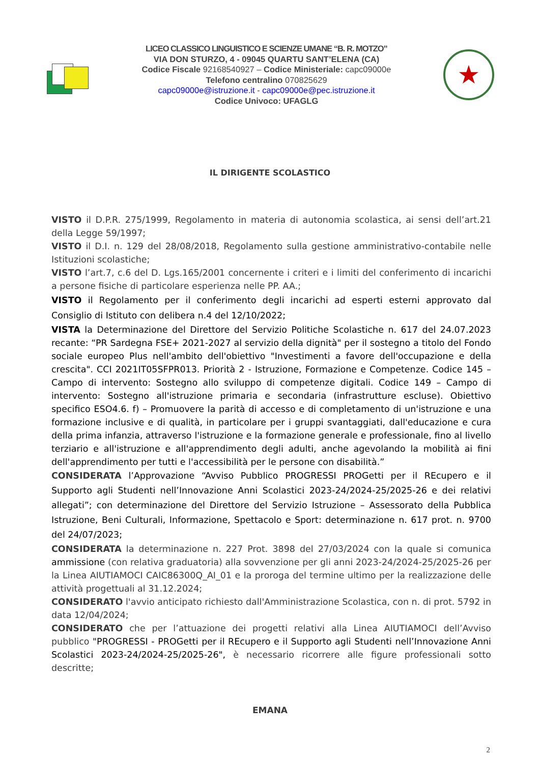LICEO CLASSICO LINGUISTICO E SCIENZE UMANE “B. R. MOTZO”
VIA DON STURZO, 4 - 09045 QUARTU SANT’ELENA (CA)
Codice Fiscale 92168540927 – Codice Ministeriale: capc09000e
Telefono centralino 070825629
capc09000e@istruzione.it - capc09000e@pec.istruzione.it
Codice Univoco: UFAGLG
★
IL DIRIGENTE SCOLASTICO
VISTO il D.P.R. 275/1999, Regolamento in materia di autonomia scolastica, ai sensi dell’art.21 della Legge 59/1997;
VISTO il D.I. n. 129 del 28/08/2018, Regolamento sulla gestione amministrativo-contabile nelle Istituzioni scolastiche;
VISTO l’art.7, c.6 del D. Lgs.165/2001 concernente i criteri e i limiti del conferimento di incarichi a persone fisiche di particolare esperienza nelle PP. AA.;
VISTO il Regolamento per il conferimento degli incarichi ad esperti esterni approvato dal Consiglio di Istituto con delibera n.4 del 12/10/2022;
VISTA la Determinazione del Direttore del Servizio Politiche Scolastiche n. 617 del 24.07.2023 recante: “PR Sardegna FSE+ 2021-2027 al servizio della dignità" per il sostegno a titolo del Fondo sociale europeo Plus nell'ambito dell'obiettivo "Investimenti a favore dell'occupazione e della crescita". CCI 2021IT05SFPR013. Priorità 2 - Istruzione, Formazione e Competenze. Codice 145 – Campo di intervento: Sostegno allo sviluppo di competenze digitali. Codice 149 – Campo di intervento: Sostegno all'istruzione primaria e secondaria (infrastrutture escluse). Obiettivo specifico ESO4.6. f) – Promuovere la parità di accesso e di completamento di un'istruzione e una formazione inclusive e di qualità, in particolare per i gruppi svantaggiati, dall'educazione e cura della prima infanzia, attraverso l'istruzione e la formazione generale e professionale, fino al livello terziario e all'istruzione e all'apprendimento degli adulti, anche agevolando la mobilità ai fini dell'apprendimento per tutti e l'accessibilità per le persone con disabilità.”
CONSIDERATA l’Approvazione “Avviso Pubblico PROGRESSI PROGetti per il REcupero e il Supporto agli Studenti nell’Innovazione Anni Scolastici 2023-24/2024-25/2025-26 e dei relativi allegati”; con determinazione del Direttore del Servizio Istruzione – Assessorato della Pubblica Istruzione, Beni Culturali, Informazione, Spettacolo e Sport: determinazione n. 617 prot. n. 9700 del 24/07/2023;
CONSIDERATA la determinazione n. 227 Prot. 3898 del 27/03/2024 con la quale si comunica ammissione (con relativa graduatoria) alla sovvenzione per gli anni 2023-24/2024-25/2025-26 per la Linea AIUTIAMOCI CAIC86300Q_AI_01 e la proroga del termine ultimo per la realizzazione delle attività progettuali al 31.12.2024;
CONSIDERATO l'avvio anticipato richiesto dall'Amministrazione Scolastica, con n. di prot. 5792 in data 12/04/2024;
CONSIDERATO che per l’attuazione dei progetti relativi alla Linea AIUTIAMOCI dell’Avviso pubblico "PROGRESSI - PROGetti per il REcupero e il Supporto agli Studenti nell’Innovazione Anni Scolastici 2023-24/2024-25/2025-26", è necessario ricorrere alle figure professionali sotto descritte;
EMANA
2